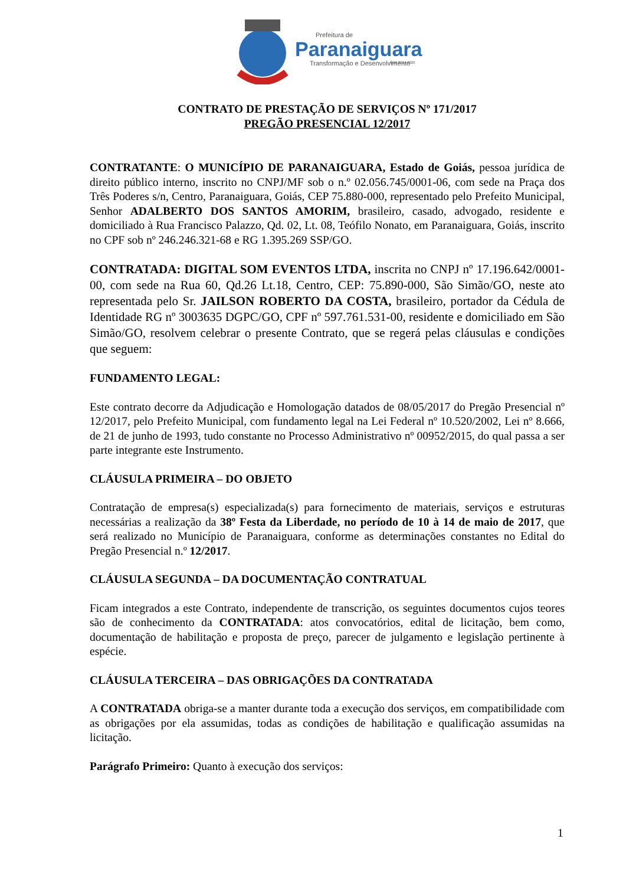Prefeitura de
Paranaiguara
ADM 2017-2020
Transformação e Desenvolvimento
CONTRATO DE PRESTAÇÃO DE SERVIÇOS Nº 171/2017
PREGÃO PRESENCIAL 12/2017
CONTRATANTE: O MUNICÍPIO DE PARANAIGUARA, Estado de Goiás, pessoa jurídica de direito público interno, inscrito no CNPJ/MF sob o n.º 02.056.745/0001-06, com sede na Praça dos Três Poderes s/n, Centro, Paranaiguara, Goiás, CEP 75.880-000, representado pelo Prefeito Municipal, Senhor ADALBERTO DOS SANTOS AMORIM, brasileiro, casado, advogado, residente e domiciliado à Rua Francisco Palazzo, Qd. 02, Lt. 08, Teófilo Nonato, em Paranaiguara, Goiás, inscrito no CPF sob nº 246.246.321-68 e RG 1.395.269 SSP/GO.
CONTRATADA: DIGITAL SOM EVENTOS LTDA, inscrita no CNPJ nº 17.196.642/0001-00, com sede na Rua 60, Qd.26 Lt.18, Centro, CEP: 75.890-000, São Simão/GO, neste ato representada pelo Sr. JAILSON ROBERTO DA COSTA, brasileiro, portador da Cédula de Identidade RG nº 3003635 DGPC/GO, CPF nº 597.761.531-00, residente e domiciliado em São Simão/GO, resolvem celebrar o presente Contrato, que se regerá pelas cláusulas e condições que seguem:
FUNDAMENTO LEGAL:
Este contrato decorre da Adjudicação e Homologação datados de 08/05/2017 do Pregão Presencial nº 12/2017, pelo Prefeito Municipal, com fundamento legal na Lei Federal nº 10.520/2002, Lei nº 8.666, de 21 de junho de 1993, tudo constante no Processo Administrativo nº 00952/2015, do qual passa a ser parte integrante este Instrumento.
CLÁUSULA PRIMEIRA – DO OBJETO
Contratação de empresa(s) especializada(s) para fornecimento de materiais, serviços e estruturas necessárias a realização da 38º Festa da Liberdade, no período de 10 à 14 de maio de 2017, que será realizado no Município de Paranaiguara, conforme as determinações constantes no Edital do Pregão Presencial n.º 12/2017.
CLÁUSULA SEGUNDA – DA DOCUMENTAÇÃO CONTRATUAL
Ficam integrados a este Contrato, independente de transcrição, os seguintes documentos cujos teores são de conhecimento da CONTRATADA: atos convocatórios, edital de licitação, bem como, documentação de habilitação e proposta de preço, parecer de julgamento e legislação pertinente à espécie.
CLÁUSULA TERCEIRA – DAS OBRIGAÇÕES DA CONTRATADA
A CONTRATADA obriga-se a manter durante toda a execução dos serviços, em compatibilidade com as obrigações por ela assumidas, todas as condições de habilitação e qualificação assumidas na licitação.
Parágrafo Primeiro: Quanto à execução dos serviços:
1